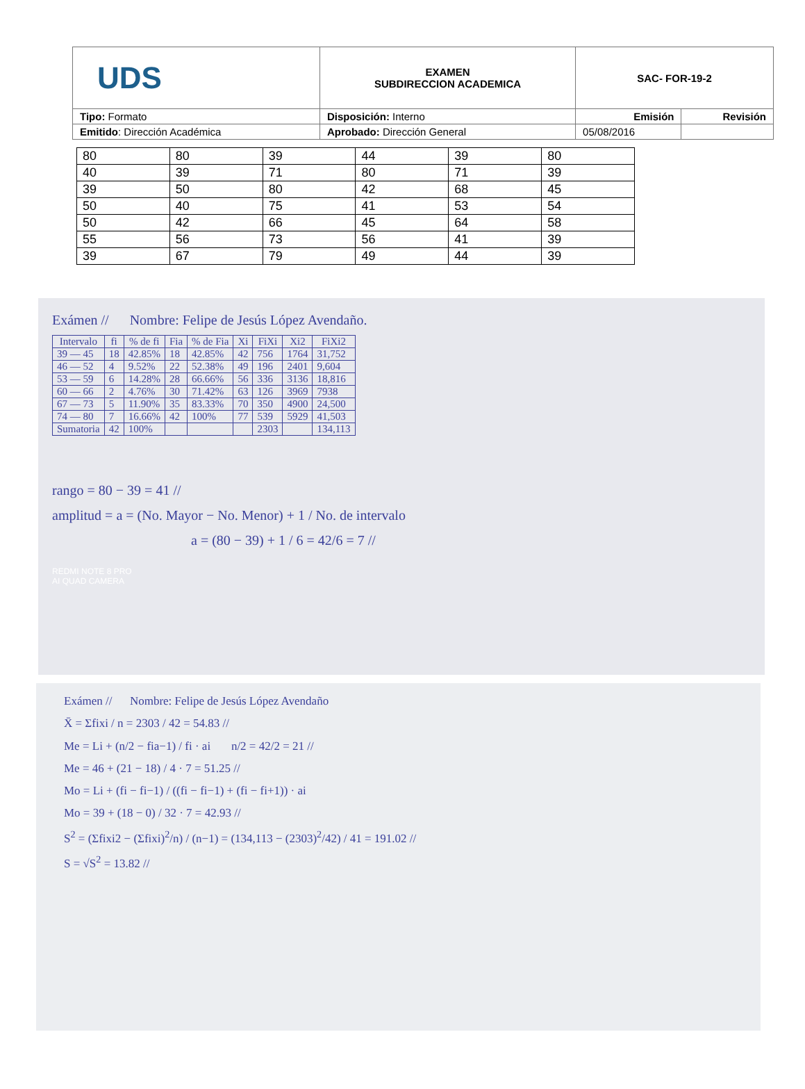| UDS | EXAMEN SUBDIRECCION ACADEMICA | SAC- FOR-19-2 | |
| Tipo: Formato | Disposición: Interno | Emisión | Revisión |
| Emitido : Dirección Académica | Aprobado: Dirección General | 05/08/2016 | |
| 80 | 80 | 39 | 44 | 39 | 80 |
| 40 | 39 | 71 | 80 | 71 | 39 |
| 39 | 50 | 80 | 42 | 68 | 45 |
| 50 | 40 | 75 | 41 | 53 | 54 |
| 50 | 42 | 66 | 45 | 64 | 58 |
| 55 | 56 | 73 | 56 | 41 | 39 |
| 39 | 67 | 79 | 49 | 44 | 39 |
Exámen // Nombre: Felipe de Jesús López Avendaño.
| Intervalo | fi | % de fi | Fia | % de Fia | Xi | FiXi | Xi2 | FiXi2 |
| --- | --- | --- | --- | --- | --- | --- | --- | --- |
| 39 — 45 | 18 | 42.85% | 18 | 42.85% | 42 | 756 | 1764 | 31,752 |
| 46 — 52 | 4 | 9.52% | 22 | 52.38% | 49 | 196 | 2401 | 9,604 |
| 53 — 59 | 6 | 14.28% | 28 | 66.66% | 56 | 336 | 3136 | 18,816 |
| 60 — 66 | 2 | 4.76% | 30 | 71.42% | 63 | 126 | 3969 | 7938 |
| 67 — 73 | 5 | 11.90% | 35 | 83.33% | 70 | 350 | 4900 | 24,500 |
| 74 — 80 | 7 | 16.66% | 42 | 100% | 77 | 539 | 5929 | 41,503 |
| Sumatoria | 42 | 100% | | | | 2303 | | 134,113 |
rango = 80 − 39 = 41 //
amplitud = a = (No. Mayor − No. Menor) + 1 / No. de intervalo
a = (80 − 39) + 1 / 6 = 42/6 = 7 //
REDMI NOTE 8 PRO
AI QUAD CAMERA
Exámen // Nombre: Felipe de Jesús López Avendaño
X̄ = Σfixi / n = 2303 / 42 = 54.83 //
Me = Li + (n/2 − fia−1) / fi · ai n/2 = 42/2 = 21 //
Me = 46 + (21 − 18) / 4 · 7 = 51.25 //
Mo = Li + (fi − fi−1) / ((fi − fi−1) + (fi − fi+1)) · ai
Mo = 39 + (18 − 0) / 32 · 7 = 42.93 //
S<sup>2</sup> = (Σfixi2 − (Σfixi)<sup>2</sup>/n) / (n−1) = (134,113 − (2303)<sup>2</sup>/42) / 41 = 191.02 //
S = √S<sup>2</sup> = 13.82 //